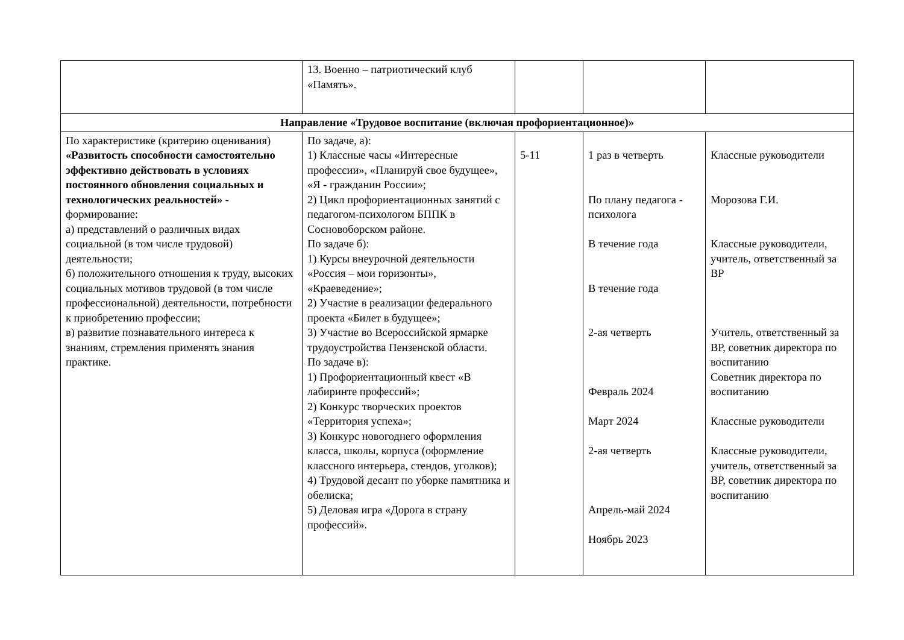| | 13. Военно – патриотический клуб «Память». | | | |
| Направление «Трудовое воспитание (включая профориентационное)» | | | | |
| По характеристике (критерию оценивания) «Развитость способности самостоятельно эффективно действовать в условиях постоянного обновления социальных и технологических реальностей» - формирование: а) представлений о различных видах социальной (в том числе трудовой) деятельности; б) положительного отношения к труду, высоких социальных мотивов трудовой (в том числе профессиональной) деятельности, потребности к приобретению профессии; в) развитие познавательного интереса к знаниям, стремления применять знания практике. | По задаче, а): 1) Классные часы «Интересные профессии», «Планируй свое будущее», «Я - гражданин России»; 2) Цикл профориентационных занятий с педагогом-психологом БППК в Сосновоборском районе. По задаче б): 1) Курсы внеурочной деятельности «Россия – мои горизонты», «Краеведение»; 2) Участие в реализации федерального проекта «Билет в будущее»; 3) Участие во Всероссийской ярмарке трудоустройства Пензенской области. По задаче в): 1) Профориентационный квест «В лабиринте профессий»; 2) Конкурс творческих проектов «Территория успеха»; 3) Конкурс новогоднего оформления класса, школы, корпуса (оформление классного интерьера, стендов, уголков); 4) Трудовой десант по уборке памятника и обелиска; 5) Деловая игра «Дорога в страну профессий». | 5-11 | 1 раз в четверть По плану педагога - психолога В течение года В течение года 2-ая четверть Февраль 2024 Март 2024 2-ая четверть Апрель-май 2024 Ноябрь 2023 | Классные руководители Морозова Г.И. Классные руководители, учитель, ответственный за ВР Учитель, ответственный за ВР, советник директора по воспитанию Советник директора по воспитанию Классные руководители Классные руководители, учитель, ответственный за ВР, советник директора по воспитанию |